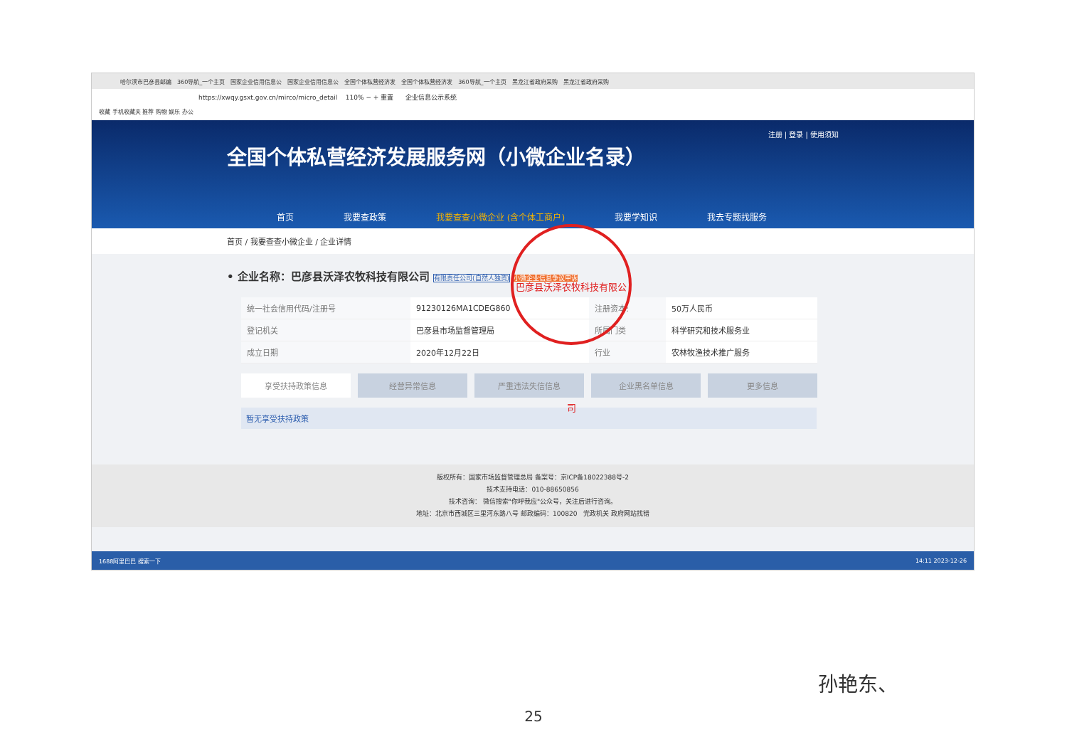哈尔滨市巴彦县邮编 360导航_一个主页 国家企业信用信息公 国家企业信用信息公 全国个体私营经济发 全国个体私营经济发 360导航_一个主页 黑龙江省政府采购 黑龙江省政府采购
https://xwqy.gsxt.gov.cn/mirco/micro_detail 110% − + 重置 企业信息公示系统
收藏 手机收藏夹 推荐 购物 娱乐 办公
注册 | 登录 | 使用须知
全国个体私营经济发展服务网（小微企业名录）
首页 我要查政策 我要查查小微企业 (含个体工商户) 我要学知识 我去专题找服务
首页 / 我要查查小微企业 / 企业详情
• 企业名称：巴彦县沃泽农牧科技有限公司 有限责任公司(自然人独资) 小微企业信息争议申诉
| 统一社会信用代码/注册号 | 91230126MA1CDEG860 | 注册资本: | 50万人民币 |
| 登记机关 | 巴彦县市场监督管理局 | 所属门类 | 科学研究和技术服务业 |
| 成立日期 | 2020年12月22日 | 行业 | 农林牧渔技术推广服务 |
享受扶持政策信息 经营异常信息 严重违法失信信息 企业黑名单信息 更多信息
暂无享受扶持政策
版权所有：国家市场监督管理总局 备案号：京ICP备18022388号-2
技术支持电话：010-88650856
技术咨询： 微信搜索"你呼我应"公众号，关注后进行咨询。
地址：北京市西城区三里河东路八号 邮政编码：100820 党政机关 政府网站找错
1688阿里巴巴 搜索一下 14:11 2023-12-26
巴彦县沃泽农牧科技有限公司
孙艳东、
25